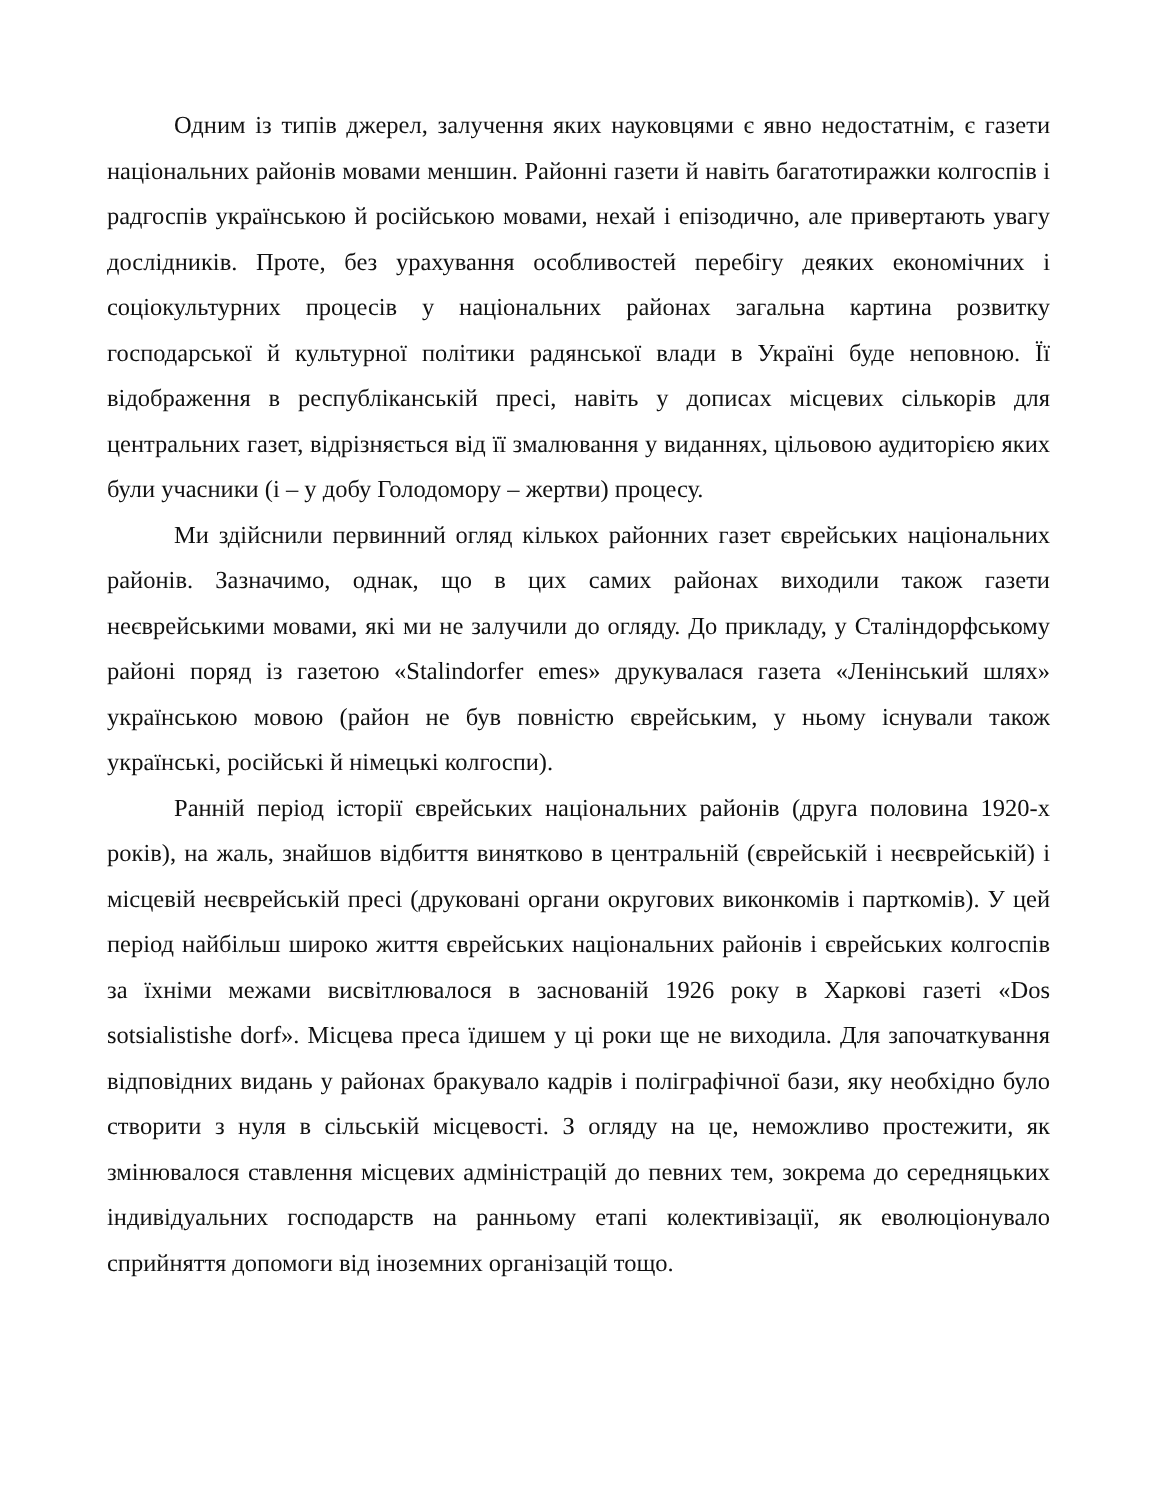Одним із типів джерел, залучення яких науковцями є явно недостатнім, є газети національних районів мовами меншин. Районні газети й навіть багатотиражки колгоспів і радгоспів українською й російською мовами, нехай і епізодично, але привертають увагу дослідників. Проте, без урахування особливостей перебігу деяких економічних і соціокультурних процесів у національних районах загальна картина розвитку господарської й культурної політики радянської влади в Україні буде неповною. Її відображення в республіканській пресі, навіть у дописах місцевих сількорів для центральних газет, відрізняється від її змалювання у виданнях, цільовою аудиторією яких були учасники (і – у добу Голодомору – жертви) процесу.
Ми здійснили первинний огляд кількох районних газет єврейських національних районів. Зазначимо, однак, що в цих самих районах виходили також газети неєврейськими мовами, які ми не залучили до огляду. До прикладу, у Сталіндорфському районі поряд із газетою «Stalindorfer emes» друкувалася газета «Ленінський шлях» українською мовою (район не був повністю єврейським, у ньому існували також українські, російські й німецькі колгоспи).
Ранній період історії єврейських національних районів (друга половина 1920-х років), на жаль, знайшов відбиття винятково в центральній (єврейській і неєврейській) і місцевій неєврейській пресі (друковані органи округових виконкомів і парткомів). У цей період найбільш широко життя єврейських національних районів і єврейських колгоспів за їхніми межами висвітлювалося в заснованій 1926 року в Харкові газеті «Dos sotsialistishe dorf». Місцева преса їдишем у ці роки ще не виходила. Для започаткування відповідних видань у районах бракувало кадрів і поліграфічної бази, яку необхідно було створити з нуля в сільській місцевості. З огляду на це, неможливо простежити, як змінювалося ставлення місцевих адміністрацій до певних тем, зокрема до середняцьких індивідуальних господарств на ранньому етапі колективізації, як еволюціонувало сприйняття допомоги від іноземних організацій тощо.